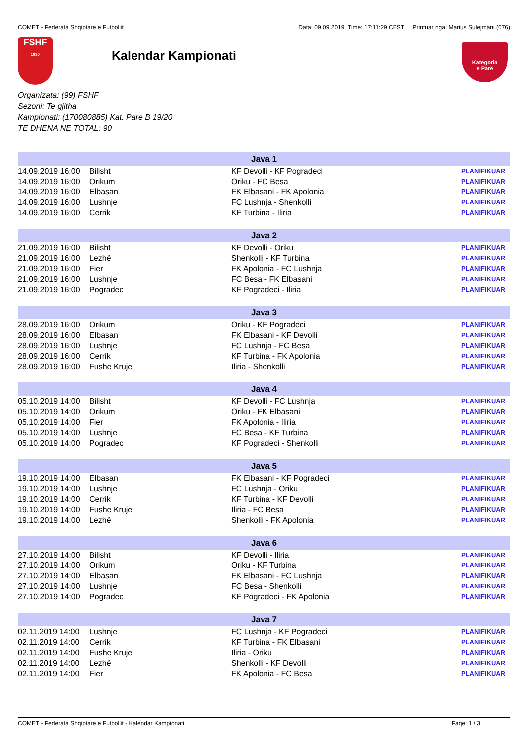COMET - Federata Shqiptare e Futbollit Data: 09.09.2019 Time: 17:11:29 CEST Printuar nga: Marius Sulejmani (676)
FSHF
1930
Kalendar Kampionati
Kategoria
e Parë
Organizata: (99) FSHF
Sezoni: Te gjitha
Kampionati: (170080885) Kat. Pare B 19/20
TE DHENA NE TOTAL: 90
| Java 1 | | | |
| --- | --- | --- | --- |
| 14.09.2019 16:00 | Bilisht | KF Devolli - KF Pogradeci | PLANIFIKUAR |
| 14.09.2019 16:00 | Orikum | Oriku - FC Besa | PLANIFIKUAR |
| 14.09.2019 16:00 | Elbasan | FK Elbasani - FK Apolonia | PLANIFIKUAR |
| 14.09.2019 16:00 | Lushnje | FC Lushnja - Shenkolli | PLANIFIKUAR |
| 14.09.2019 16:00 | Cerrik | KF Turbina - Iliria | PLANIFIKUAR |
| Java 2 | | | |
| 21.09.2019 16:00 | Bilisht | KF Devolli - Oriku | PLANIFIKUAR |
| 21.09.2019 16:00 | Lezhë | Shenkolli - KF Turbina | PLANIFIKUAR |
| 21.09.2019 16:00 | Fier | FK Apolonia - FC Lushnja | PLANIFIKUAR |
| 21.09.2019 16:00 | Lushnje | FC Besa - FK Elbasani | PLANIFIKUAR |
| 21.09.2019 16:00 | Pogradec | KF Pogradeci - Iliria | PLANIFIKUAR |
| Java 3 | | | |
| 28.09.2019 16:00 | Orikum | Oriku - KF Pogradeci | PLANIFIKUAR |
| 28.09.2019 16:00 | Elbasan | FK Elbasani - KF Devolli | PLANIFIKUAR |
| 28.09.2019 16:00 | Lushnje | FC Lushnja - FC Besa | PLANIFIKUAR |
| 28.09.2019 16:00 | Cerrik | KF Turbina - FK Apolonia | PLANIFIKUAR |
| 28.09.2019 16:00 | Fushe Kruje | Iliria - Shenkolli | PLANIFIKUAR |
| Java 4 | | | |
| 05.10.2019 14:00 | Bilisht | KF Devolli - FC Lushnja | PLANIFIKUAR |
| 05.10.2019 14:00 | Orikum | Oriku - FK Elbasani | PLANIFIKUAR |
| 05.10.2019 14:00 | Fier | FK Apolonia - Iliria | PLANIFIKUAR |
| 05.10.2019 14:00 | Lushnje | FC Besa - KF Turbina | PLANIFIKUAR |
| 05.10.2019 14:00 | Pogradec | KF Pogradeci - Shenkolli | PLANIFIKUAR |
| Java 5 | | | |
| 19.10.2019 14:00 | Elbasan | FK Elbasani - KF Pogradeci | PLANIFIKUAR |
| 19.10.2019 14:00 | Lushnje | FC Lushnja - Oriku | PLANIFIKUAR |
| 19.10.2019 14:00 | Cerrik | KF Turbina - KF Devolli | PLANIFIKUAR |
| 19.10.2019 14:00 | Fushe Kruje | Iliria - FC Besa | PLANIFIKUAR |
| 19.10.2019 14:00 | Lezhë | Shenkolli - FK Apolonia | PLANIFIKUAR |
| Java 6 | | | |
| 27.10.2019 14:00 | Bilisht | KF Devolli - Iliria | PLANIFIKUAR |
| 27.10.2019 14:00 | Orikum | Oriku - KF Turbina | PLANIFIKUAR |
| 27.10.2019 14:00 | Elbasan | FK Elbasani - FC Lushnja | PLANIFIKUAR |
| 27.10.2019 14:00 | Lushnje | FC Besa - Shenkolli | PLANIFIKUAR |
| 27.10.2019 14:00 | Pogradec | KF Pogradeci - FK Apolonia | PLANIFIKUAR |
| Java 7 | | | |
| 02.11.2019 14:00 | Lushnje | FC Lushnja - KF Pogradeci | PLANIFIKUAR |
| 02.11.2019 14:00 | Cerrik | KF Turbina - FK Elbasani | PLANIFIKUAR |
| 02.11.2019 14:00 | Fushe Kruje | Iliria - Oriku | PLANIFIKUAR |
| 02.11.2019 14:00 | Lezhë | Shenkolli - KF Devolli | PLANIFIKUAR |
| 02.11.2019 14:00 | Fier | FK Apolonia - FC Besa | PLANIFIKUAR |
COMET - Federata Shqiptare e Futbollit - Kalendar Kampionati Faqe: 1 / 3